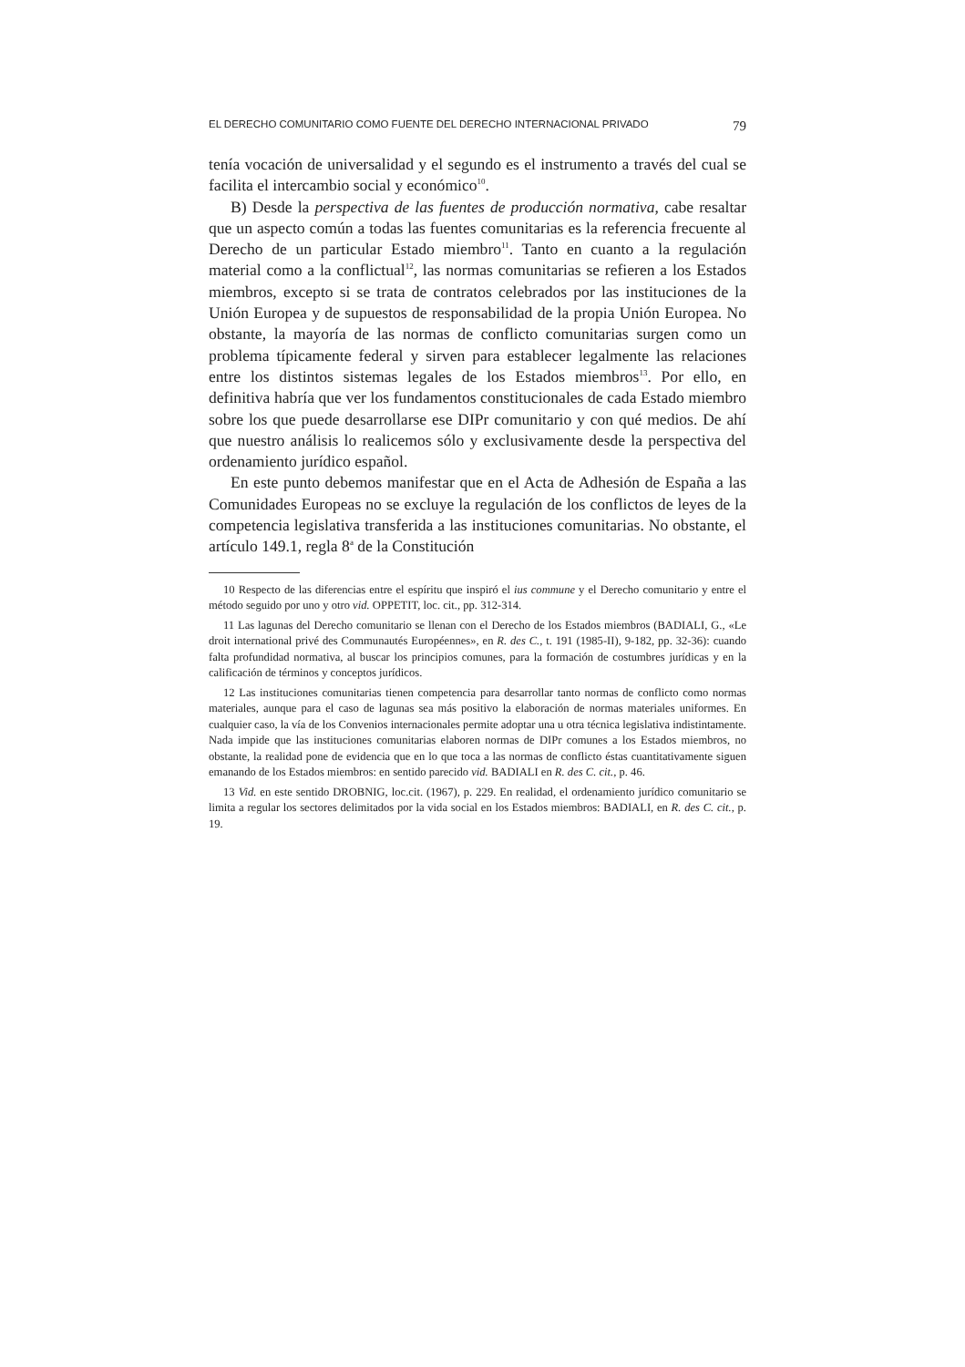EL DERECHO COMUNITARIO COMO FUENTE DEL DERECHO INTERNACIONAL PRIVADO 79
tenía vocación de universalidad y el segundo es el instrumento a través del cual se facilita el intercambio social y económico<sup>10</sup>.
B) Desde la perspectiva de las fuentes de producción normativa, cabe resaltar que un aspecto común a todas las fuentes comunitarias es la referencia frecuente al Derecho de un particular Estado miembro<sup>11</sup>. Tanto en cuanto a la regulación material como a la conflictual<sup>12</sup>, las normas comunitarias se refieren a los Estados miembros, excepto si se trata de contratos celebrados por las instituciones de la Unión Europea y de supuestos de responsabilidad de la propia Unión Europea. No obstante, la mayoría de las normas de conflicto comunitarias surgen como un problema típicamente federal y sirven para establecer legalmente las relaciones entre los distintos sistemas legales de los Estados miembros<sup>13</sup>. Por ello, en definitiva habría que ver los fundamentos constitucionales de cada Estado miembro sobre los que puede desarrollarse ese DIPr comunitario y con qué medios. De ahí que nuestro análisis lo realicemos sólo y exclusivamente desde la perspectiva del ordenamiento jurídico español.
En este punto debemos manifestar que en el Acta de Adhesión de España a las Comunidades Europeas no se excluye la regulación de los conflictos de leyes de la competencia legislativa transferida a las instituciones comunitarias. No obstante, el artículo 149.1, regla 8<sup>a</sup> de la Constitución
10 Respecto de las diferencias entre el espíritu que inspiró el ius commune y el Derecho comunitario y entre el método seguido por uno y otro vid. OPPETIT, loc. cit., pp. 312-314.
11 Las lagunas del Derecho comunitario se llenan con el Derecho de los Estados miembros (BADIALI, G., «Le droit international privé des Communautés Européennes», en R. des C., t. 191 (1985-II), 9-182, pp. 32-36): cuando falta profundidad normativa, al buscar los principios comunes, para la formación de costumbres jurídicas y en la calificación de términos y conceptos jurídicos.
12 Las instituciones comunitarias tienen competencia para desarrollar tanto normas de conflicto como normas materiales, aunque para el caso de lagunas sea más positivo la elaboración de normas materiales uniformes. En cualquier caso, la vía de los Convenios internacionales permite adoptar una u otra técnica legislativa indistintamente. Nada impide que las instituciones comunitarias elaboren normas de DIPr comunes a los Estados miembros, no obstante, la realidad pone de evidencia que en lo que toca a las normas de conflicto éstas cuantitativamente siguen emanando de los Estados miembros: en sentido parecido vid. BADIALI en R. des C. cit., p. 46.
13 Vid. en este sentido DROBNIG, loc.cit. (1967), p. 229. En realidad, el ordenamiento jurídico comunitario se limita a regular los sectores delimitados por la vida social en los Estados miembros: BADIALI, en R. des C. cit., p. 19.